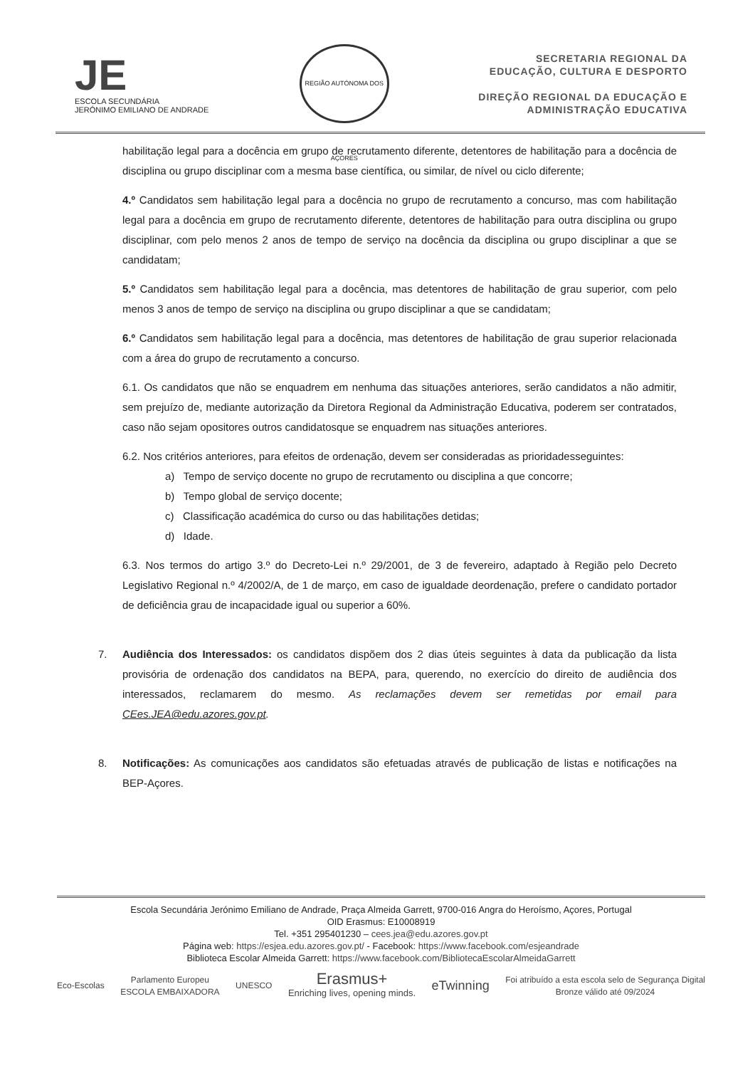JE
ESCOLA SECUNDÁRIA
JERÓNIMO EMILIANO DE ANDRADE
REGIÃO AUTÓNOMA DOS AÇORES
SECRETARIA REGIONAL DA
EDUCAÇÃO, CULTURA E DESPORTO
DIREÇÃO REGIONAL DA EDUCAÇÃO E
ADMINISTRAÇÃO EDUCATIVA
habilitação legal para a docência em grupo de recrutamento diferente, detentores de habilitação para a docência de disciplina ou grupo disciplinar com a mesma base científica, ou similar, de nível ou ciclo diferente;
4.º Candidatos sem habilitação legal para a docência no grupo de recrutamento a concurso, mas com habilitação legal para a docência em grupo de recrutamento diferente, detentores de habilitação para outra disciplina ou grupo disciplinar, com pelo menos 2 anos de tempo de serviço na docência da disciplina ou grupo disciplinar a que se candidatam;
5.º Candidatos sem habilitação legal para a docência, mas detentores de habilitação de grau superior, com pelo menos 3 anos de tempo de serviço na disciplina ou grupo disciplinar a que se candidatam;
6.º Candidatos sem habilitação legal para a docência, mas detentores de habilitação de grau superior relacionada com a área do grupo de recrutamento a concurso.
6.1. Os candidatos que não se enquadrem em nenhuma das situações anteriores, serão candidatos a não admitir, sem prejuízo de, mediante autorização da Diretora Regional da Administração Educativa, poderem ser contratados, caso não sejam opositores outros candidatosque se enquadrem nas situações anteriores.
6.2. Nos critérios anteriores, para efeitos de ordenação, devem ser consideradas as prioridadesseguintes:
a) Tempo de serviço docente no grupo de recrutamento ou disciplina a que concorre;
b) Tempo global de serviço docente;
c) Classificação académica do curso ou das habilitações detidas;
d) Idade.
6.3. Nos termos do artigo 3.º do Decreto-Lei n.º 29/2001, de 3 de fevereiro, adaptado à Região pelo Decreto Legislativo Regional n.º 4/2002/A, de 1 de março, em caso de igualdade deordenação, prefere o candidato portador de deficiência grau de incapacidade igual ou superior a 60%.
7. Audiência dos Interessados: os candidatos dispõem dos 2 dias úteis seguintes à data da publicação da lista provisória de ordenação dos candidatos na BEPA, para, querendo, no exercício do direito de audiência dos interessados, reclamarem do mesmo. As reclamações devem ser remetidas por email para CEes.JEA@edu.azores.gov.pt.
8. Notificações: As comunicações aos candidatos são efetuadas através de publicação de listas e notificações na BEP-Açores.
Escola Secundária Jerónimo Emiliano de Andrade, Praça Almeida Garrett, 9700-016 Angra do Heroísmo, Açores, Portugal
OID Erasmus: E10008919
Tel. +351 295401230 – cees.jea@edu.azores.gov.pt
Página web: https://esjea.edu.azores.gov.pt/ - Facebook: https://www.facebook.com/esjeandrade
Biblioteca Escolar Almeida Garrett: https://www.facebook.com/BibliotecaEscolarAlmeidaGarrett
Eco-Escolas Parlamento Europeu
ESCOLA EMBAIXADORA UNESCO Erasmus+
Enriching lives, opening minds. eTwinning Foi atribuído a esta escola selo de Segurança Digital
Bronze válido até 09/2024